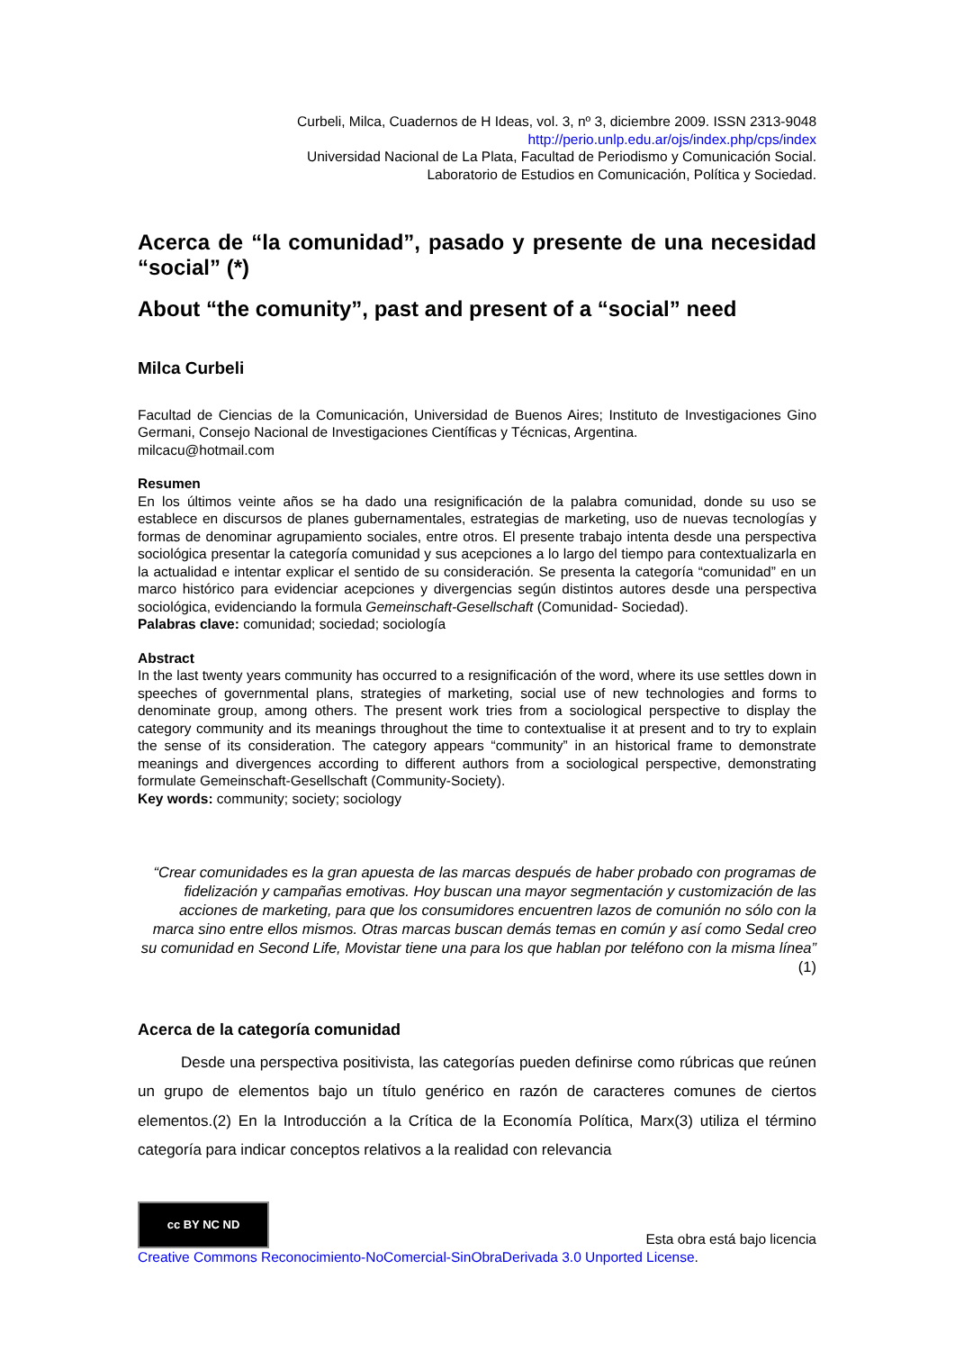Curbeli, Milca, Cuadernos de H Ideas, vol. 3, nº 3, diciembre 2009. ISSN 2313-9048
http://perio.unlp.edu.ar/ojs/index.php/cps/index
Universidad Nacional de La Plata, Facultad de Periodismo y Comunicación Social.
Laboratorio de Estudios en Comunicación, Política y Sociedad.
Acerca de “la comunidad”, pasado y presente de una necesidad “social” (*)
About “the comunity”, past and present of a “social” need
Milca Curbeli
Facultad de Ciencias de la Comunicación, Universidad de Buenos Aires; Instituto de Investigaciones Gino Germani, Consejo Nacional de Investigaciones Científicas y Técnicas, Argentina.
milcacu@hotmail.com
Resumen
En los últimos veinte años se ha dado una resignificación de la palabra comunidad, donde su uso se establece en discursos de planes gubernamentales, estrategias de marketing, uso de nuevas tecnologías y formas de denominar agrupamiento sociales, entre otros. El presente trabajo intenta desde una perspectiva sociológica presentar la categoría comunidad y sus acepciones a lo largo del tiempo para contextualizarla en la actualidad e intentar explicar el sentido de su consideración. Se presenta la categoría “comunidad” en un marco histórico para evidenciar acepciones y divergencias según distintos autores desde una perspectiva sociológica, evidenciando la formula Gemeinschaft-Gesellschaft (Comunidad- Sociedad).
Palabras clave: comunidad; sociedad; sociología
Abstract
In the last twenty years community has occurred to a resignificación of the word, where its use settles down in speeches of governmental plans, strategies of marketing, social use of new technologies and forms to denominate group, among others. The present work tries from a sociological perspective to display the category community and its meanings throughout the time to contextualise it at present and to try to explain the sense of its consideration. The category appears “community” in an historical frame to demonstrate meanings and divergences according to different authors from a sociological perspective, demonstrating formulate Gemeinschaft-Gesellschaft (Community-Society).
Key words: community; society; sociology
“Crear comunidades es la gran apuesta de las marcas después de haber probado con programas de fidelización y campañas emotivas. Hoy buscan una mayor segmentación y customización de las acciones de marketing, para que los consumidores encuentren lazos de comunión no sólo con la marca sino entre ellos mismos. Otras marcas buscan demás temas en común y así como Sedal creo su comunidad en Second Life, Movistar tiene una para los que hablan por teléfono con la misma línea” (1)
Acerca de la categoría comunidad
Desde una perspectiva positivista, las categorías pueden definirse como rúbricas que reúnen un grupo de elementos bajo un título genérico en razón de caracteres comunes de ciertos elementos.(2) En la Introducción a la Crítica de la Economía Política, Marx(3) utiliza el término categoría para indicar conceptos relativos a la realidad con relevancia
cc BY NC ND Esta obra está bajo licencia
Creative Commons Reconocimiento-NoComercial-SinObraDerivada 3.0 Unported License.